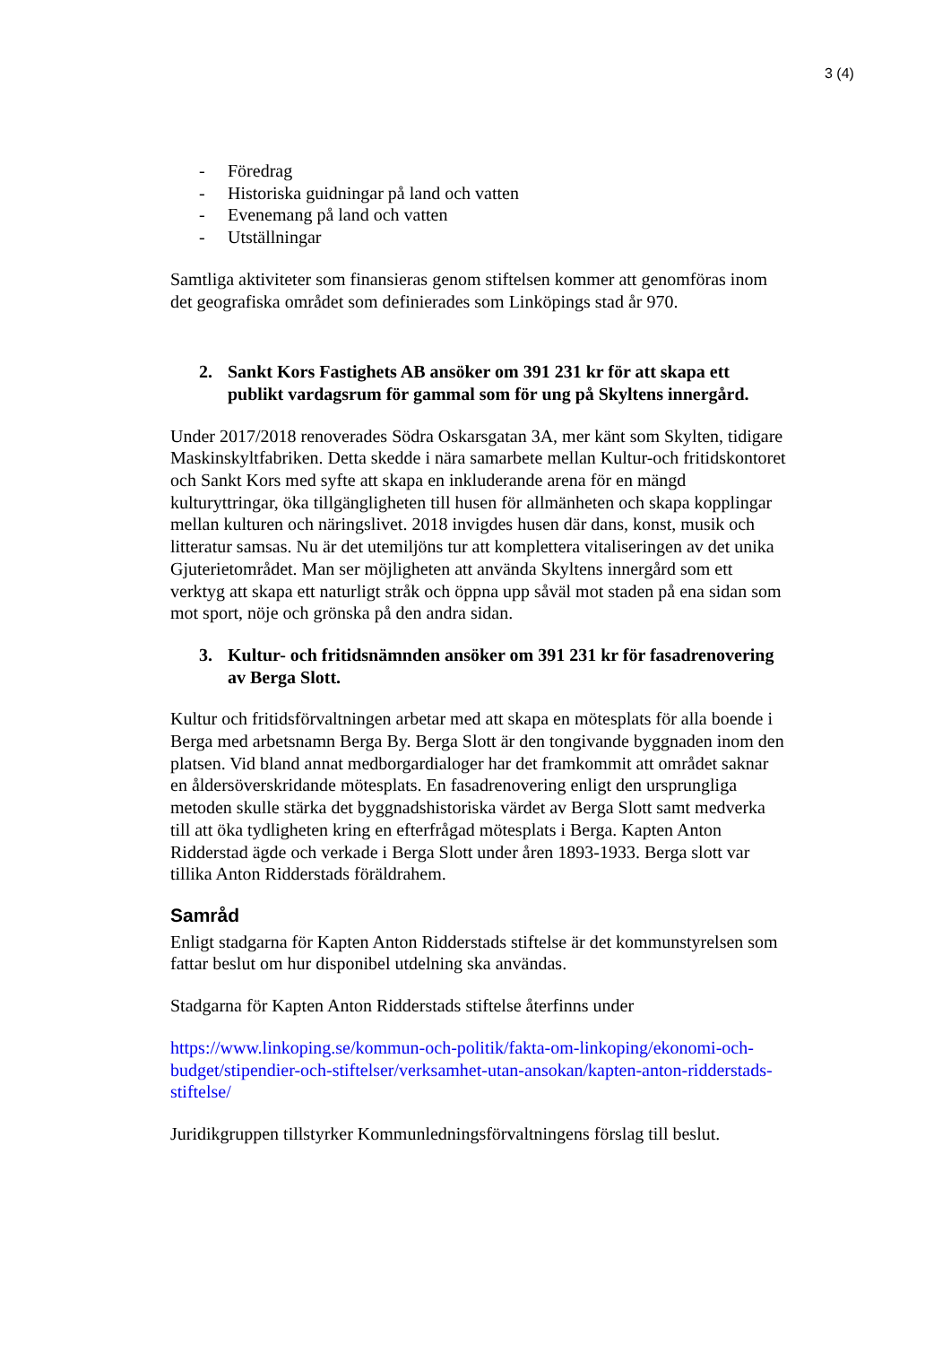3 (4)
- Föredrag
- Historiska guidningar på land och vatten
- Evenemang på land och vatten
- Utställningar
Samtliga aktiviteter som finansieras genom stiftelsen kommer att genomföras inom det geografiska området som definierades som Linköpings stad år 970.
2. Sankt Kors Fastighets AB ansöker om 391 231 kr för att skapa ett publikt vardagsrum för gammal som för ung på Skyltens innergård.
Under 2017/2018 renoverades Södra Oskarsgatan 3A, mer känt som Skylten, tidigare Maskinskyltfabriken. Detta skedde i nära samarbete mellan Kultur-och fritidskontoret och Sankt Kors med syfte att skapa en inkluderande arena för en mängd kulturyttringar, öka tillgängligheten till husen för allmänheten och skapa kopplingar mellan kulturen och näringslivet. 2018 invigdes husen där dans, konst, musik och litteratur samsas. Nu är det utemiljöns tur att komplettera vitaliseringen av det unika Gjuterietområdet. Man ser möjligheten att använda Skyltens innergård som ett verktyg att skapa ett naturligt stråk och öppna upp såväl mot staden på ena sidan som mot sport, nöje och grönska på den andra sidan.
3. Kultur- och fritidsnämnden ansöker om 391 231 kr för fasadrenovering av Berga Slott.
Kultur och fritidsförvaltningen arbetar med att skapa en mötesplats för alla boende i Berga med arbetsnamn Berga By. Berga Slott är den tongivande byggnaden inom den platsen. Vid bland annat medborgardialoger har det framkommit att området saknar en åldersöverskridande mötesplats. En fasadrenovering enligt den ursprungliga metoden skulle stärka det byggnadshistoriska värdet av Berga Slott samt medverka till att öka tydligheten kring en efterfrågad mötesplats i Berga. Kapten Anton Ridderstad ägde och verkade i Berga Slott under åren 1893-1933. Berga slott var tillika Anton Ridderstads föräldrahem.
Samråd
Enligt stadgarna för Kapten Anton Ridderstads stiftelse är det kommunstyrelsen som fattar beslut om hur disponibel utdelning ska användas.
Stadgarna för Kapten Anton Ridderstads stiftelse återfinns under
https://www.linkoping.se/kommun-och-politik/fakta-om-linkoping/ekonomi-och-budget/stipendier-och-stiftelser/verksamhet-utan-ansokan/kapten-anton-ridderstads-stiftelse/
Juridikgruppen tillstyrker Kommunledningsförvaltningens förslag till beslut.